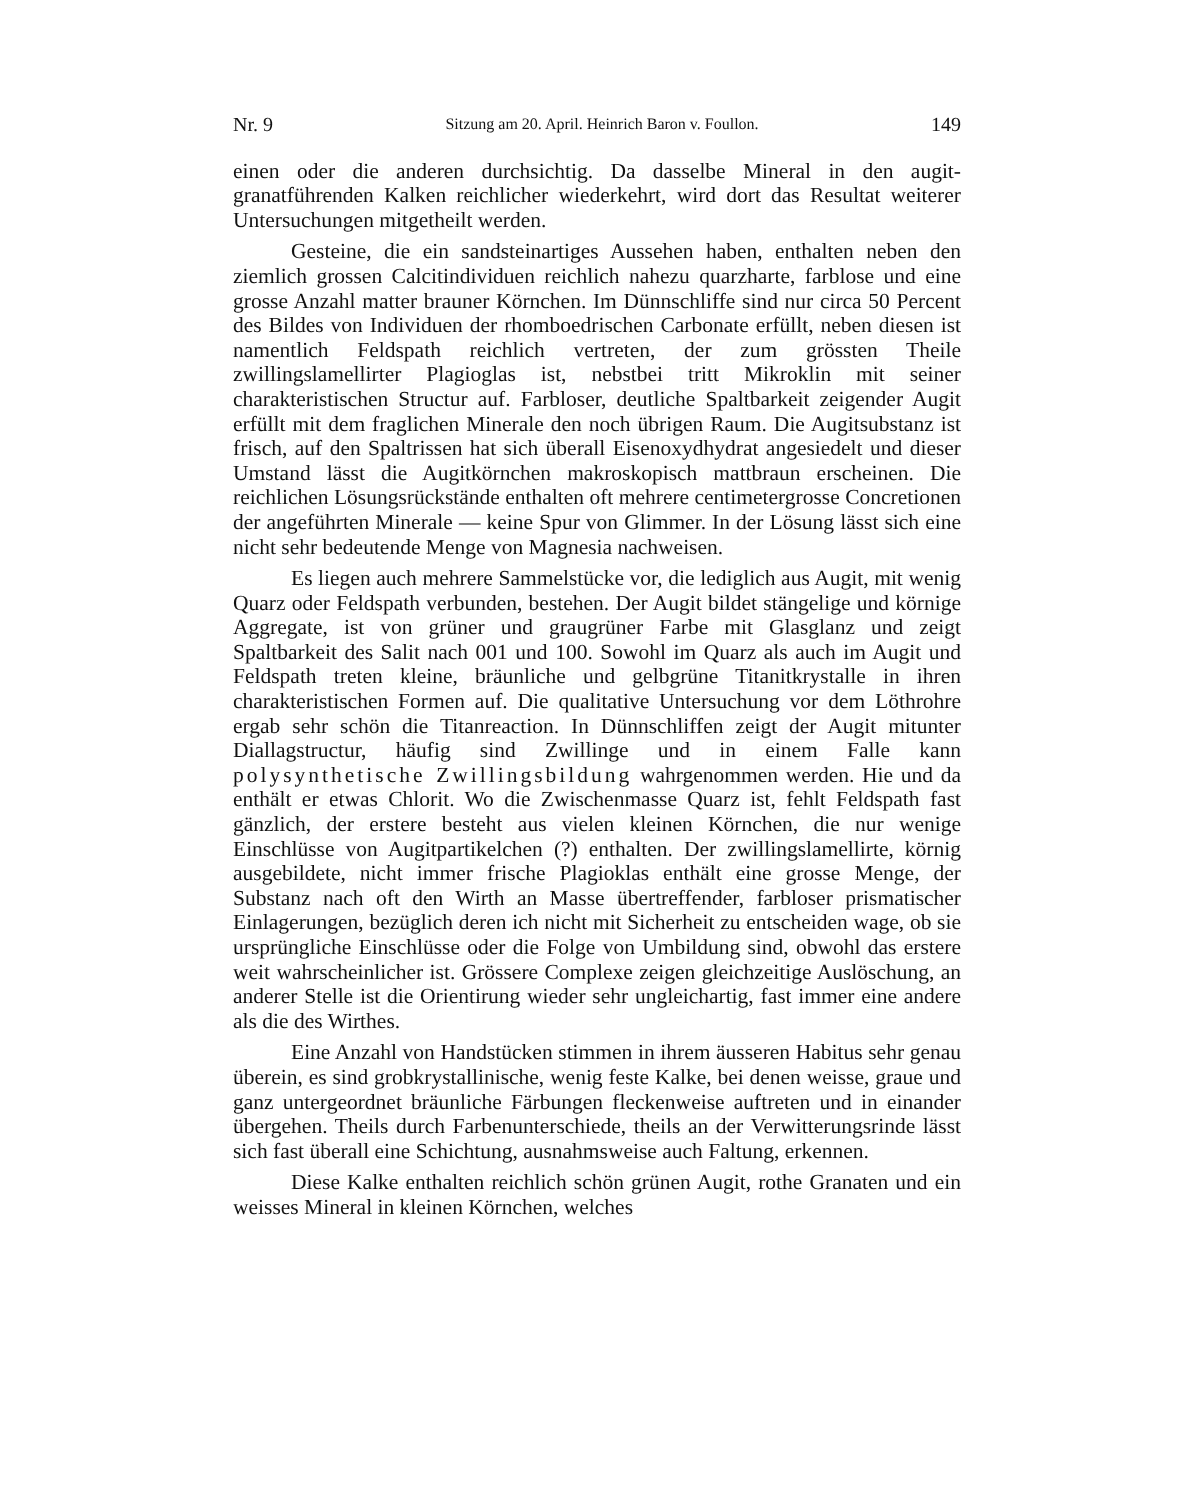Nr. 9 Sitzung am 20. April. Heinrich Baron v. Foullon. 149
einen oder die anderen durchsichtig. Da dasselbe Mineral in den augit-granatführenden Kalken reichlicher wiederkehrt, wird dort das Resultat weiterer Untersuchungen mitgetheilt werden.
Gesteine, die ein sandsteinartiges Aussehen haben, enthalten neben den ziemlich grossen Calcitindividuen reichlich nahezu quarzharte, farblose und eine grosse Anzahl matter brauner Körnchen. Im Dünnschliffe sind nur circa 50 Percent des Bildes von Individuen der rhomboedrischen Carbonate erfüllt, neben diesen ist namentlich Feldspath reichlich vertreten, der zum grössten Theile zwillingslamellirter Plagioglas ist, nebstbei tritt Mikroklin mit seiner charakteristischen Structur auf. Farbloser, deutliche Spaltbarkeit zeigender Augit erfüllt mit dem fraglichen Minerale den noch übrigen Raum. Die Augitsubstanz ist frisch, auf den Spaltrissen hat sich überall Eisenoxydhydrat angesiedelt und dieser Umstand lässt die Augitkörnchen makroskopisch mattbraun erscheinen. Die reichlichen Lösungsrückstände enthalten oft mehrere centimetergrosse Concretionen der angeführten Minerale — keine Spur von Glimmer. In der Lösung lässt sich eine nicht sehr bedeutende Menge von Magnesia nachweisen.
Es liegen auch mehrere Sammelstücke vor, die lediglich aus Augit, mit wenig Quarz oder Feldspath verbunden, bestehen. Der Augit bildet stängelige und körnige Aggregate, ist von grüner und graugrüner Farbe mit Glasglanz und zeigt Spaltbarkeit des Salit nach 001 und 100. Sowohl im Quarz als auch im Augit und Feldspath treten kleine, bräunliche und gelbgrüne Titanitkrystalle in ihren charakteristischen Formen auf. Die qualitative Untersuchung vor dem Löthrohre ergab sehr schön die Titanreaction. In Dünnschliffen zeigt der Augit mitunter Diallagstructur, häufig sind Zwillinge und in einem Falle kann polysynthetische Zwillingsbildung wahrgenommen werden. Hie und da enthält er etwas Chlorit. Wo die Zwischenmasse Quarz ist, fehlt Feldspath fast gänzlich, der erstere besteht aus vielen kleinen Körnchen, die nur wenige Einschlüsse von Augitpartikelchen (?) enthalten. Der zwillingslamellirte, körnig ausgebildete, nicht immer frische Plagioklas enthält eine grosse Menge, der Substanz nach oft den Wirth an Masse übertreffender, farbloser prismatischer Einlagerungen, bezüglich deren ich nicht mit Sicherheit zu entscheiden wage, ob sie ursprüngliche Einschlüsse oder die Folge von Umbildung sind, obwohl das erstere weit wahrscheinlicher ist. Grössere Complexe zeigen gleichzeitige Auslöschung, an anderer Stelle ist die Orientirung wieder sehr ungleichartig, fast immer eine andere als die des Wirthes.
Eine Anzahl von Handstücken stimmen in ihrem äusseren Habitus sehr genau überein, es sind grobkrystallinische, wenig feste Kalke, bei denen weisse, graue und ganz untergeordnet bräunliche Färbungen fleckenweise auftreten und in einander übergehen. Theils durch Farbenunterschiede, theils an der Verwitterungsrinde lässt sich fast überall eine Schichtung, ausnahmsweise auch Faltung, erkennen.
Diese Kalke enthalten reichlich schön grünen Augit, rothe Granaten und ein weisses Mineral in kleinen Körnchen, welches